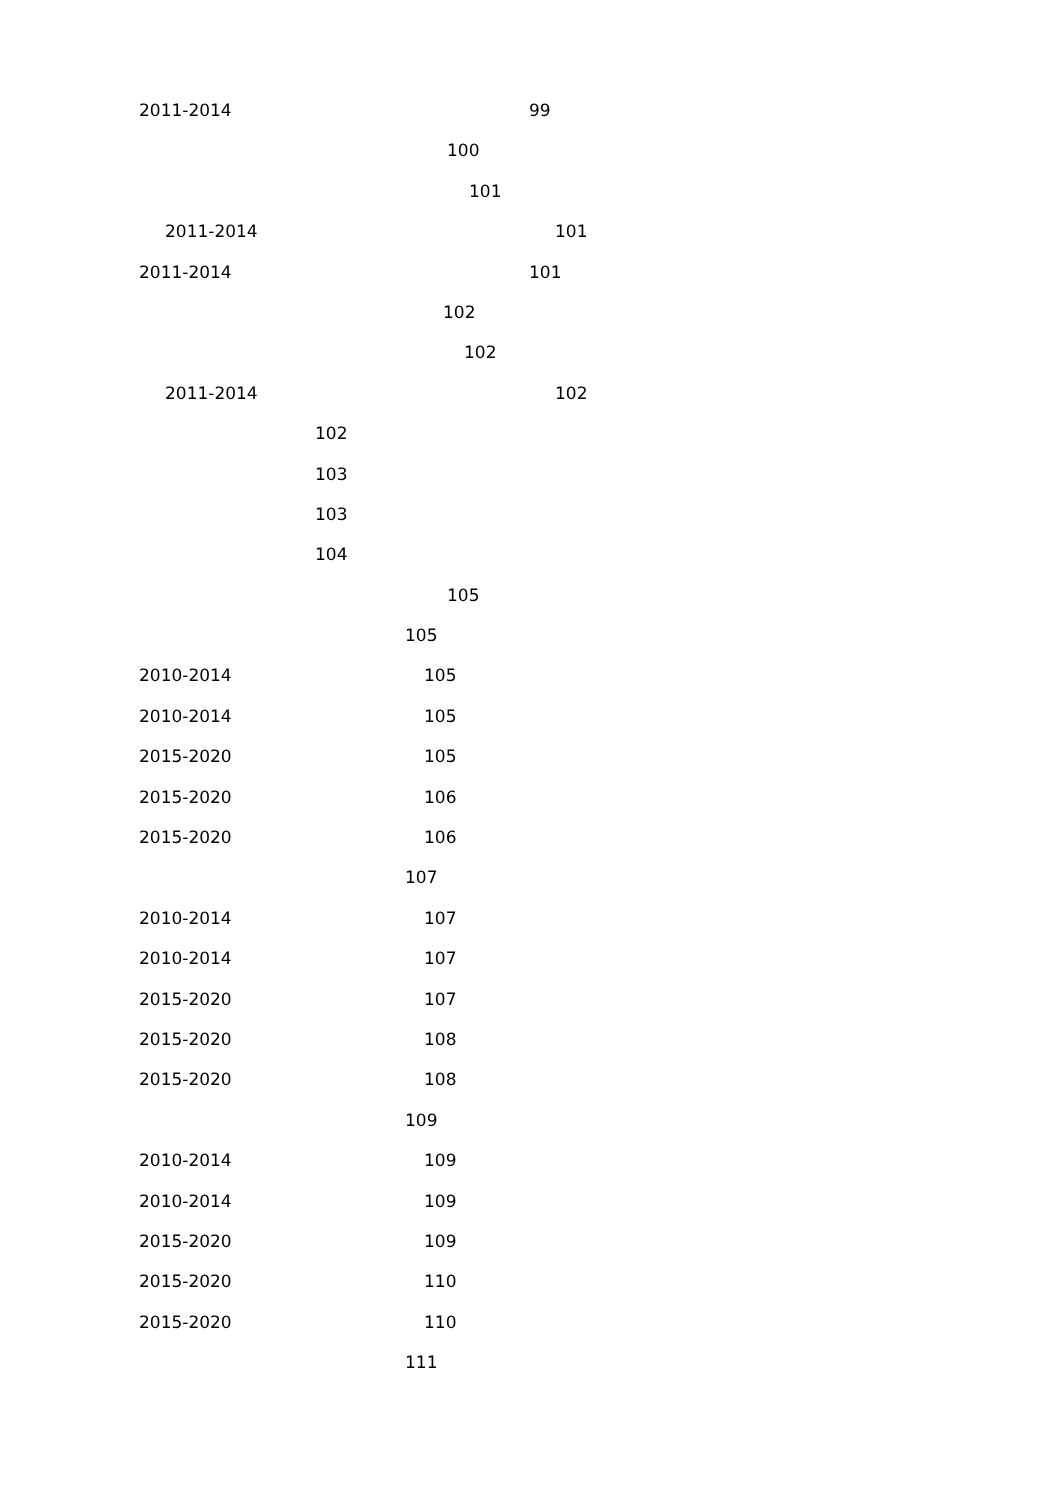2011-2014 99
100
101
2011-2014 101
2011-2014 101
102
102
2011-2014 102
102
103
103
104
105
105
2010-2014 105
2010-2014 105
2015-2020 105
2015-2020 106
2015-2020 106
107
2010-2014 107
2010-2014 107
2015-2020 107
2015-2020 108
2015-2020 108
109
2010-2014 109
2010-2014 109
2015-2020 109
2015-2020 110
2015-2020 110
111